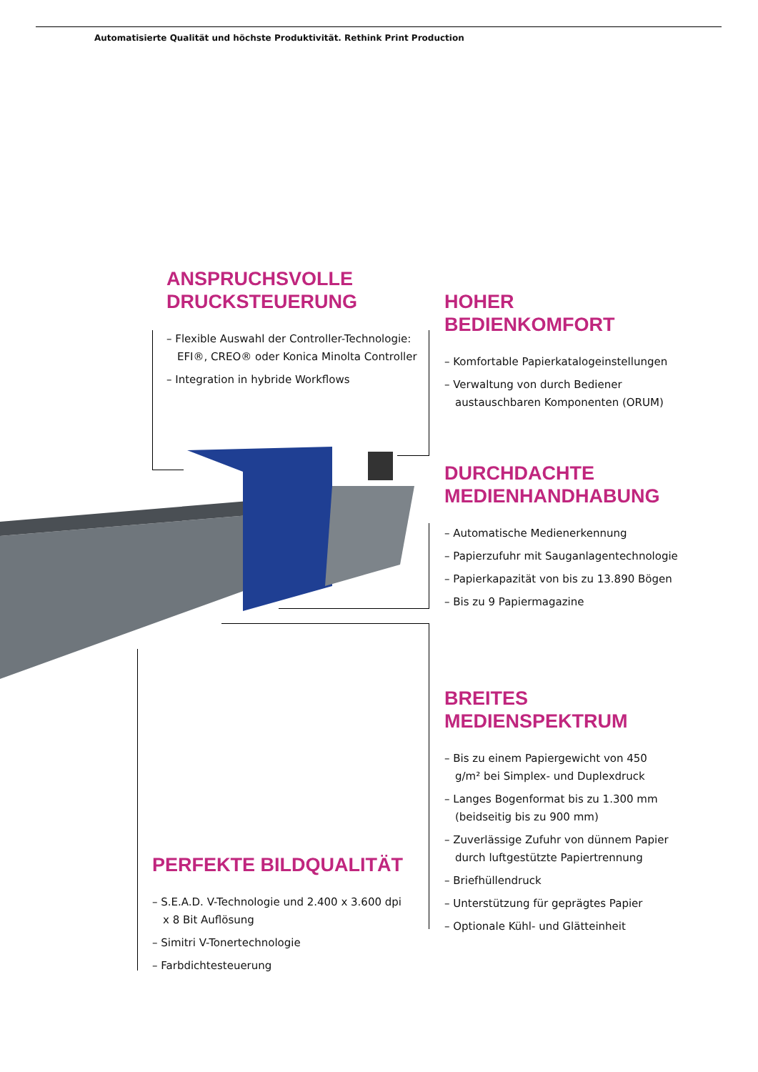Automatisierte Qualität und höchste Produktivität. Rethink Print Production
ANSPRUCHSVOLLE
DRUCKSTEUERUNG
– Flexible Auswahl der Controller-Technologie: EFI®, CREO® oder Konica Minolta Controller
– Integration in hybride Workflows
HOHER BEDIENKOMFORT
– Komfortable Papierkatalogeinstellungen
– Verwaltung von durch Bediener austauschbaren Komponenten (ORUM)
DURCHDACHTE
MEDIENHANDHABUNG
– Automatische Medienerkennung
– Papierzufuhr mit Sauganlagentechnologie
– Papierkapazität von bis zu 13.890 Bögen
– Bis zu 9 Papiermagazine
BREITES
MEDIENSPEKTRUM
– Bis zu einem Papiergewicht von 450 g/m² bei Simplex- und Duplexdruck
– Langes Bogenformat bis zu 1.300 mm (beidseitig bis zu 900 mm)
– Zuverlässige Zufuhr von dünnem Papier durch luftgestützte Papiertrennung
– Briefhüllendruck
– Unterstützung für geprägtes Papier
– Optionale Kühl- und Glätteinheit
PERFEKTE BILDQUALITÄT
– S.E.A.D. V-Technologie und 2.400 x 3.600 dpi x 8 Bit Auflösung
– Simitri V-Tonertechnologie
– Farbdichtesteuerung